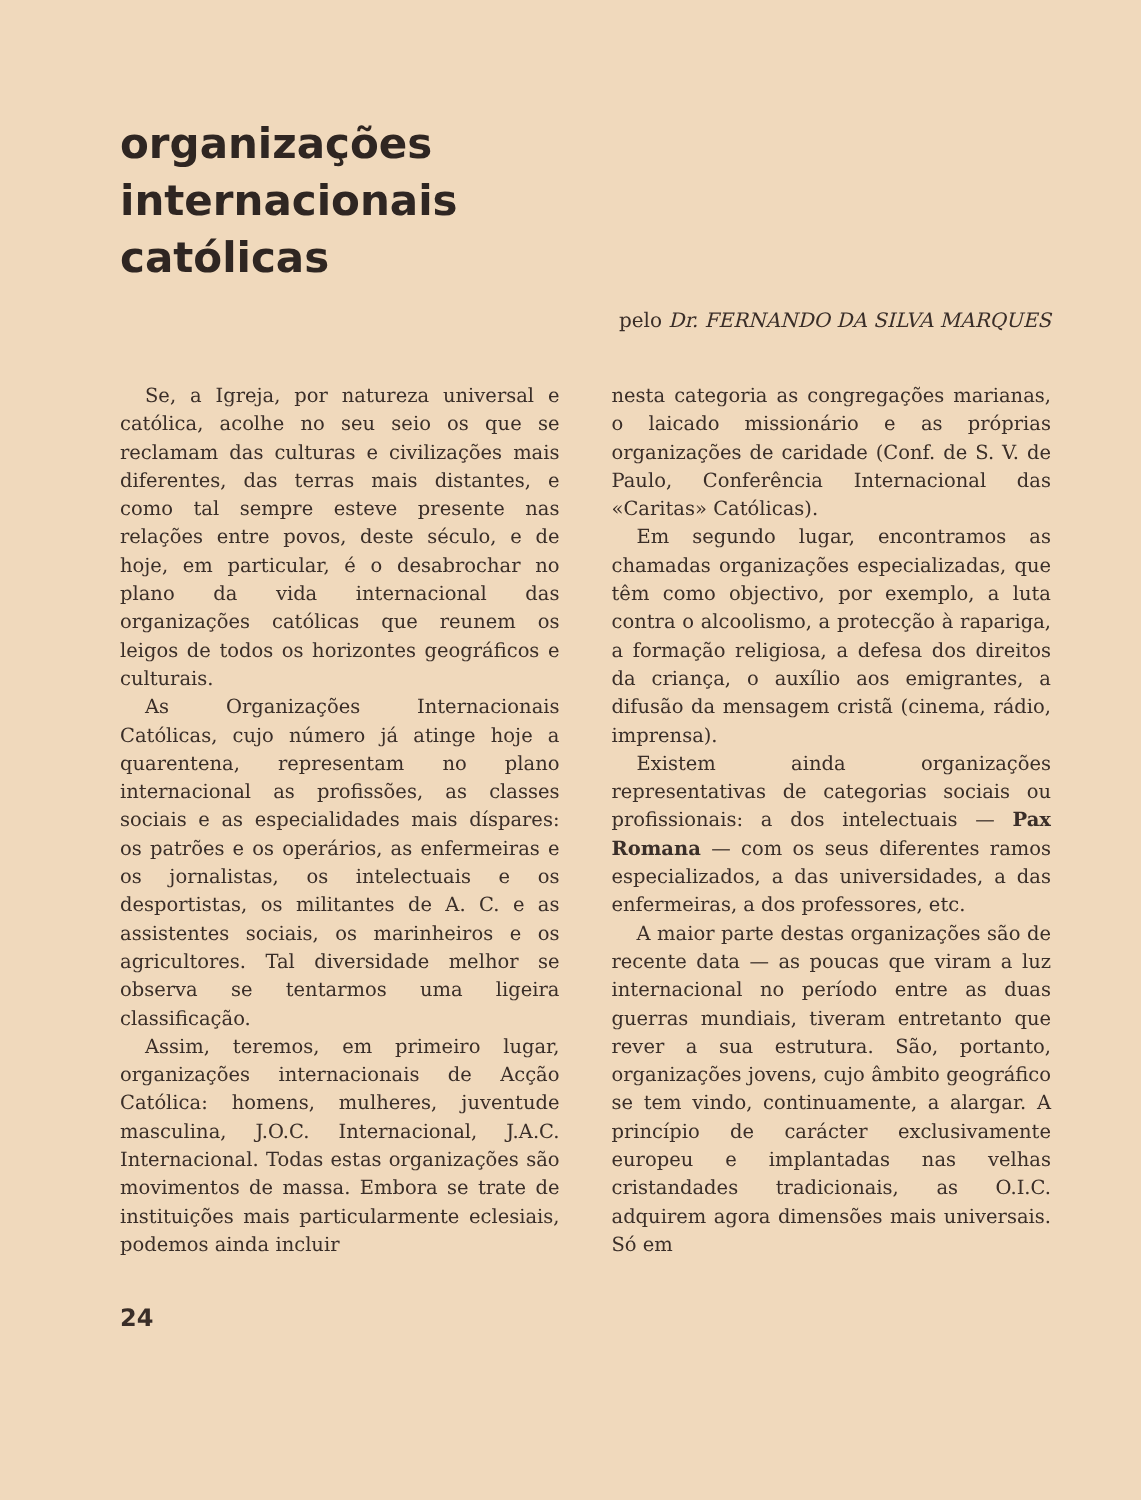organizações
internacionais
católicas
pelo Dr. FERNANDO DA SILVA MARQUES
Se, a Igreja, por natureza universal e católica, acolhe no seu seio os que se reclamam das culturas e civilizações mais diferentes, das terras mais distantes, e como tal sempre esteve presente nas relações entre povos, deste século, e de hoje, em particular, é o desabrochar no plano da vida internacional das organizações católicas que reunem os leigos de todos os horizontes geográficos e culturais.
As Organizações Internacionais Católicas, cujo número já atinge hoje a quarentena, representam no plano internacional as profissões, as classes sociais e as especialidades mais díspares: os patrões e os operários, as enfermeiras e os jornalistas, os intelectuais e os desportistas, os militantes de A. C. e as assistentes sociais, os marinheiros e os agricultores. Tal diversidade melhor se observa se tentarmos uma ligeira classificação.
Assim, teremos, em primeiro lugar, organizações internacionais de Acção Católica: homens, mulheres, juventude masculina, J.O.C. Internacional, J.A.C. Internacional. Todas estas organizações são movimentos de massa. Embora se trate de instituições mais particularmente eclesiais, podemos ainda incluir
nesta categoria as congregações marianas, o laicado missionário e as próprias organizações de caridade (Conf. de S. V. de Paulo, Conferência Internacional das «Caritas» Católicas).
Em segundo lugar, encontramos as chamadas organizações especializadas, que têm como objectivo, por exemplo, a luta contra o alcoolismo, a protecção à rapariga, a formação religiosa, a defesa dos direitos da criança, o auxílio aos emigrantes, a difusão da mensagem cristã (cinema, rádio, imprensa).
Existem ainda organizações representativas de categorias sociais ou profissionais: a dos intelectuais — Pax Romana — com os seus diferentes ramos especializados, a das universidades, a das enfermeiras, a dos professores, etc.
A maior parte destas organizações são de recente data — as poucas que viram a luz internacional no período entre as duas guerras mundiais, tiveram entretanto que rever a sua estrutura. São, portanto, organizações jovens, cujo âmbito geográfico se tem vindo, continuamente, a alargar. A princípio de carácter exclusivamente europeu e implantadas nas velhas cristandades tradicionais, as O.I.C. adquirem agora dimensões mais universais. Só em
24